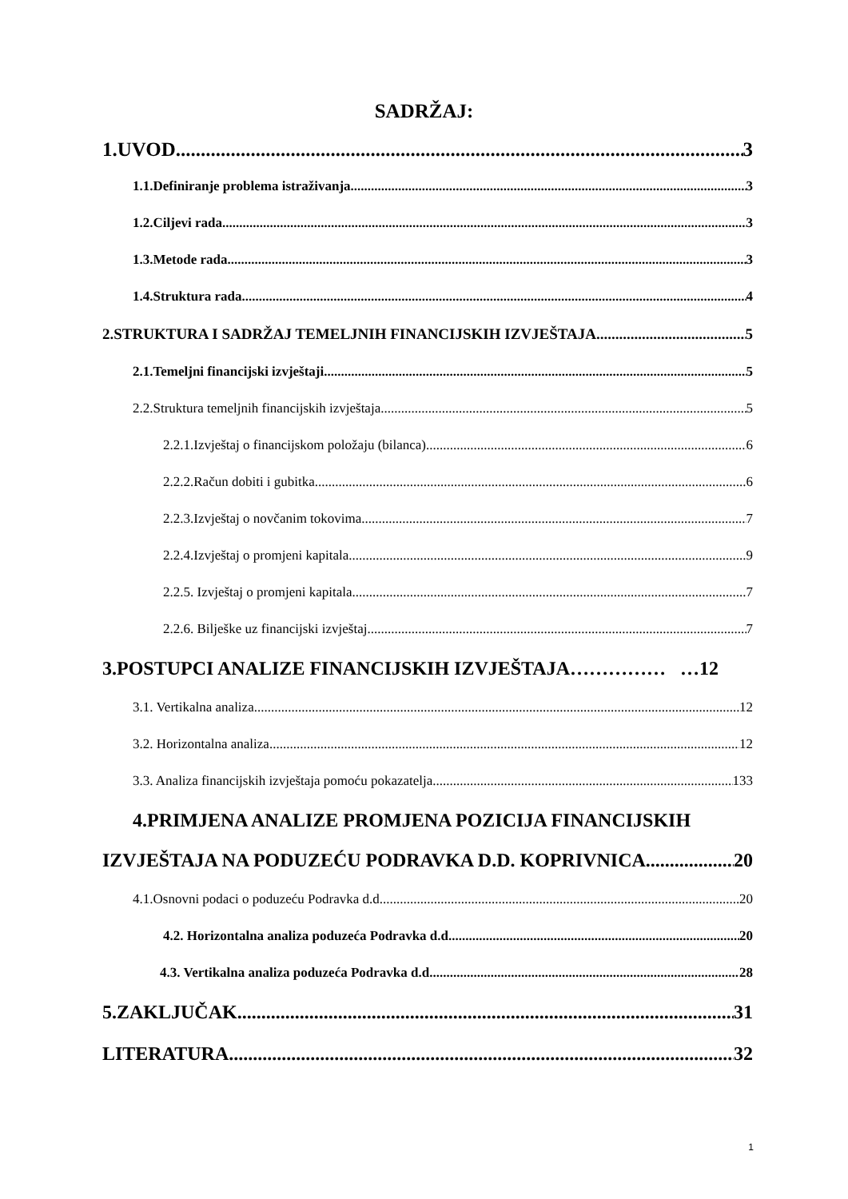SADRŽAJ:
1.UVOD 3
1.1.Definiranje problema istraživanja 3
1.2.Ciljevi rada. 3
1.3.Metode rada 3
1.4.Struktura rada 4
2.STRUKTURA I SADRŽAJ TEMELJNIH FINANCIJSKIH IZVJEŠTAJA 5
2.1.Temeljni financijski izvještaji 5
2.2.Struktura temeljnih financijskih izvještaja 5
2.2.1.Izvještaj o financijskom položaju (bilanca) 6
2.2.2.Račun dobiti i gubitka 6
2.2.3.Izvještaj o novčanim tokovima 7
2.2.4.Izvještaj o promjeni kapitala 9
2.2.5. Izvještaj o promjeni kapitala 7
2.2.6. Bilješke uz financijski izvještaj 7
3.POSTUPCI ANALIZE FINANCIJSKIH IZVJEŠTAJA…………… …12
3.1. Vertikalna analiza 12
3.2. Horizontalna analiza 12
3.3. Analiza financijskih izvještaja pomoću pokazatelja 133
4.PRIMJENA ANALIZE PROMJENA POZICIJA FINANCIJSKIH
IZVJEŠTAJA NA PODUZEĆU PODRAVKA D.D. KOPRIVNICA 20
4.1.Osnovni podaci o poduzeću Podravka d.d. 20
4.2. Horizontalna analiza poduzeća Podravka d.d. 20
4.3. Vertikalna analiza poduzeća Podravka d.d. 28
5.ZAKLJUČAK 31
LITERATURA 32
1